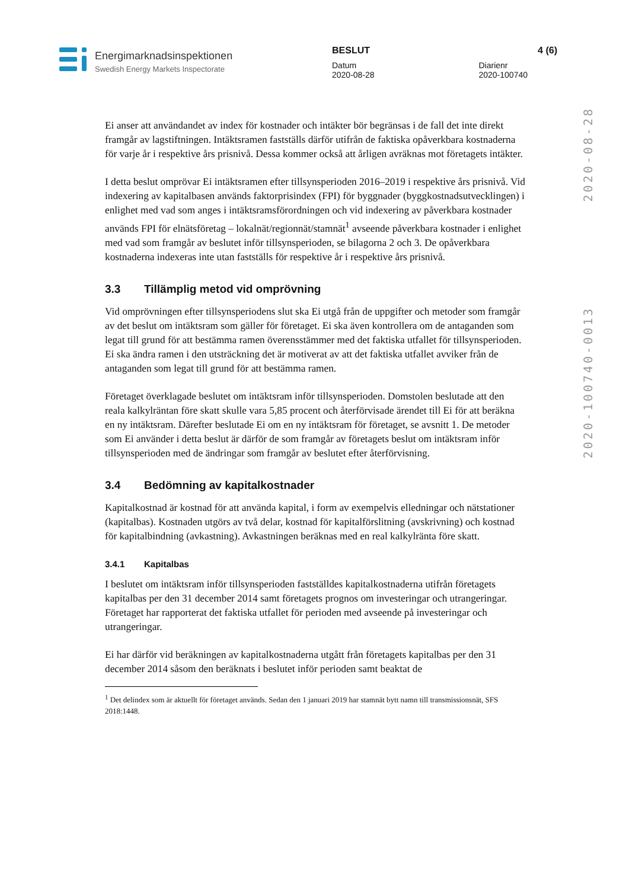Energimarknadsinspektionen
Swedish Energy Markets Inspectorate
BESLUT 4 (6)
Datum
2020-08-28 Diarienr
2020-100740
2020-100740-0013 2020-08-28
Ei anser att användandet av index för kostnader och intäkter bör begränsas i de fall det inte direkt framgår av lagstiftningen. Intäktsramen fastställs därför utifrån de faktiska opåverkbara kostnaderna för varje år i respektive års prisnivå. Dessa kommer också att årligen avräknas mot företagets intäkter.
I detta beslut omprövar Ei intäktsramen efter tillsynsperioden 2016–2019 i respektive års prisnivå. Vid indexering av kapitalbasen används faktorprisindex (FPI) för byggnader (byggkostnadsutvecklingen) i enlighet med vad som anges i intäktsramsförordningen och vid indexering av påverkbara kostnader används FPI för elnätsföretag – lokalnät/regionnät/stamnät<sup>1</sup> avseende påverkbara kostnader i enlighet med vad som framgår av beslutet inför tillsynsperioden, se bilagorna 2 och 3. De opåverkbara kostnaderna indexeras inte utan fastställs för respektive år i respektive års prisnivå.
3.3 Tillämplig metod vid omprövning
Vid omprövningen efter tillsynsperiodens slut ska Ei utgå från de uppgifter och metoder som framgår av det beslut om intäktsram som gäller för företaget. Ei ska även kontrollera om de antaganden som legat till grund för att bestämma ramen överensstämmer med det faktiska utfallet för tillsynsperioden. Ei ska ändra ramen i den utsträckning det är motiverat av att det faktiska utfallet avviker från de antaganden som legat till grund för att bestämma ramen.
Företaget överklagade beslutet om intäktsram inför tillsynsperioden. Domstolen beslutade att den reala kalkylräntan före skatt skulle vara 5,85 procent och återförvisade ärendet till Ei för att beräkna en ny intäktsram. Därefter beslutade Ei om en ny intäktsram för företaget, se avsnitt 1. De metoder som Ei använder i detta beslut är därför de som framgår av företagets beslut om intäktsram inför tillsynsperioden med de ändringar som framgår av beslutet efter återförvisning.
3.4 Bedömning av kapitalkostnader
Kapitalkostnad är kostnad för att använda kapital, i form av exempelvis elledningar och nätstationer (kapitalbas). Kostnaden utgörs av två delar, kostnad för kapitalförslitning (avskrivning) och kostnad för kapitalbindning (avkastning). Avkastningen beräknas med en real kalkylränta före skatt.
3.4.1 Kapitalbas
I beslutet om intäktsram inför tillsynsperioden fastställdes kapitalkostnaderna utifrån företagets kapitalbas per den 31 december 2014 samt företagets prognos om investeringar och utrangeringar. Företaget har rapporterat det faktiska utfallet för perioden med avseende på investeringar och utrangeringar.
Ei har därför vid beräkningen av kapitalkostnaderna utgått från företagets kapitalbas per den 31 december 2014 såsom den beräknats i beslutet inför perioden samt beaktat de
<sup>1</sup> Det delindex som är aktuellt för företaget används. Sedan den 1 januari 2019 har stamnät bytt namn till transmissionsnät, SFS 2018:1448.